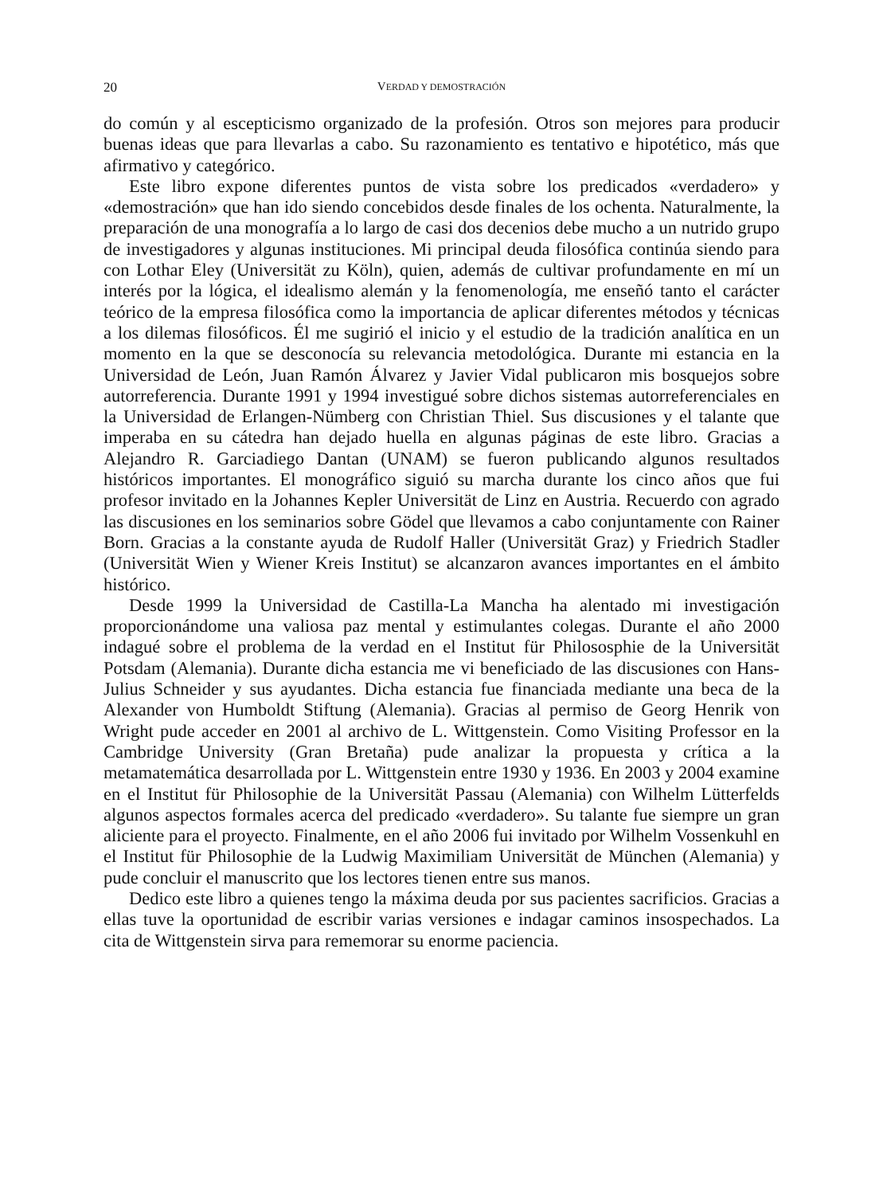20 VERDAD Y DEMOSTRACIÓN
do común y al escepticismo organizado de la profesión. Otros son mejores para producir buenas ideas que para llevarlas a cabo. Su razonamiento es tentativo e hipotético, más que afirmativo y categórico.
Este libro expone diferentes puntos de vista sobre los predicados «verdadero» y «demostración» que han ido siendo concebidos desde finales de los ochenta. Naturalmente, la preparación de una monografía a lo largo de casi dos decenios debe mucho a un nutrido grupo de investigadores y algunas instituciones. Mi principal deuda filosófica continúa siendo para con Lothar Eley (Universität zu Köln), quien, además de cultivar profundamente en mí un interés por la lógica, el idealismo alemán y la fenomenología, me enseñó tanto el carácter teórico de la empresa filosófica como la importancia de aplicar diferentes métodos y técnicas a los dilemas filosóficos. Él me sugirió el inicio y el estudio de la tradición analítica en un momento en la que se desconocía su relevancia metodológica. Durante mi estancia en la Universidad de León, Juan Ramón Álvarez y Javier Vidal publicaron mis bosquejos sobre autorreferencia. Durante 1991 y 1994 investigué sobre dichos sistemas autorreferenciales en la Universidad de Erlangen-Nümberg con Christian Thiel. Sus discusiones y el talante que imperaba en su cátedra han dejado huella en algunas páginas de este libro. Gracias a Alejandro R. Garciadiego Dantan (UNAM) se fueron publicando algunos resultados históricos importantes. El monográfico siguió su marcha durante los cinco años que fui profesor invitado en la Johannes Kepler Universität de Linz en Austria. Recuerdo con agrado las discusiones en los seminarios sobre Gödel que llevamos a cabo conjuntamente con Rainer Born. Gracias a la constante ayuda de Rudolf Haller (Universität Graz) y Friedrich Stadler (Universität Wien y Wiener Kreis Institut) se alcanzaron avances importantes en el ámbito histórico.
Desde 1999 la Universidad de Castilla-La Mancha ha alentado mi investigación proporcionándome una valiosa paz mental y estimulantes colegas. Durante el año 2000 indagué sobre el problema de la verdad en el Institut für Philososphie de la Universität Potsdam (Alemania). Durante dicha estancia me vi beneficiado de las discusiones con Hans-Julius Schneider y sus ayudantes. Dicha estancia fue financiada mediante una beca de la Alexander von Humboldt Stiftung (Alemania). Gracias al permiso de Georg Henrik von Wright pude acceder en 2001 al archivo de L. Wittgenstein. Como Visiting Professor en la Cambridge University (Gran Bretaña) pude analizar la propuesta y crítica a la metamatemática desarrollada por L. Wittgenstein entre 1930 y 1936. En 2003 y 2004 examine en el Institut für Philosophie de la Universität Passau (Alemania) con Wilhelm Lütterfelds algunos aspectos formales acerca del predicado «verdadero». Su talante fue siempre un gran aliciente para el proyecto. Finalmente, en el año 2006 fui invitado por Wilhelm Vossenkuhl en el Institut für Philosophie de la Ludwig Maximiliam Universität de München (Alemania) y pude concluir el manuscrito que los lectores tienen entre sus manos.
Dedico este libro a quienes tengo la máxima deuda por sus pacientes sacrificios. Gracias a ellas tuve la oportunidad de escribir varias versiones e indagar caminos insospechados. La cita de Wittgenstein sirva para rememorar su enorme paciencia.